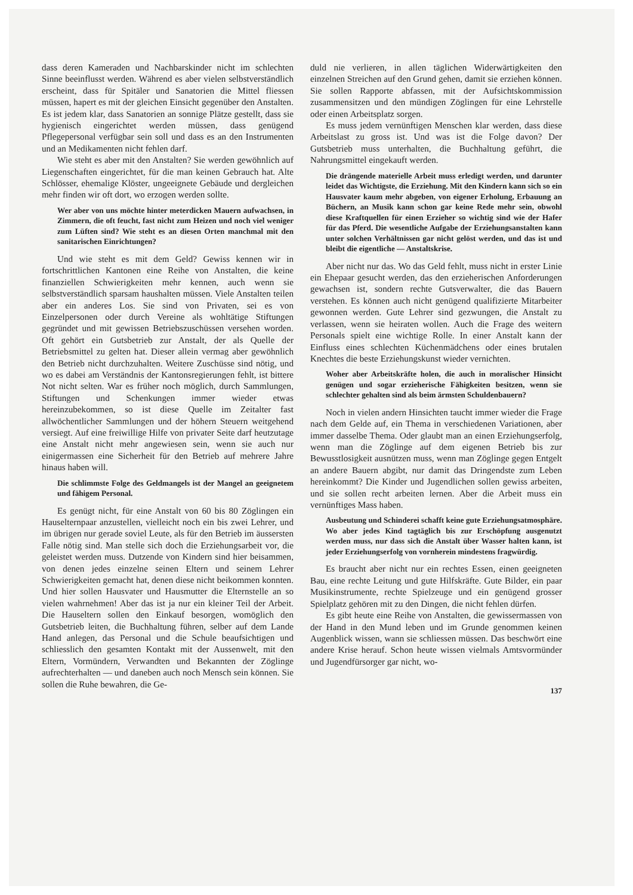dass deren Kameraden und Nachbarskinder nicht im schlechten Sinne beeinflusst werden. Während es aber vielen selbstverständlich erscheint, dass für Spitäler und Sanatorien die Mittel fliessen müssen, hapert es mit der gleichen Einsicht gegenüber den Anstalten. Es ist jedem klar, dass Sanatorien an sonnige Plätze gestellt, dass sie hygienisch eingerichtet werden müssen, dass genügend Pflegepersonal verfügbar sein soll und dass es an den Instrumenten und an Medikamenten nicht fehlen darf.
Wie steht es aber mit den Anstalten? Sie werden gewöhnlich auf Liegenschaften eingerichtet, für die man keinen Gebrauch hat. Alte Schlösser, ehemalige Klöster, ungeeignete Gebäude und dergleichen mehr finden wir oft dort, wo erzogen werden sollte.
Wer aber von uns möchte hinter meterdicken Mauern aufwachsen, in Zimmern, die oft feucht, fast nicht zum Heizen und noch viel weniger zum Lüften sind? Wie steht es an diesen Orten manchmal mit den sanitarischen Einrichtungen?
Und wie steht es mit dem Geld? Gewiss kennen wir in fortschrittlichen Kantonen eine Reihe von Anstalten, die keine finanziellen Schwierigkeiten mehr kennen, auch wenn sie selbstverständlich sparsam haushalten müssen. Viele Anstalten teilen aber ein anderes Los. Sie sind von Privaten, sei es von Einzelpersonen oder durch Vereine als wohltätige Stiftungen gegründet und mit gewissen Betriebszuschüssen versehen worden. Oft gehört ein Gutsbetrieb zur Anstalt, der als Quelle der Betriebsmittel zu gelten hat. Dieser allein vermag aber gewöhnlich den Betrieb nicht durchzuhalten. Weitere Zuschüsse sind nötig, und wo es dabei am Verständnis der Kantonsregierungen fehlt, ist bittere Not nicht selten. War es früher noch möglich, durch Sammlungen, Stiftungen und Schenkungen immer wieder etwas hereinzubekommen, so ist diese Quelle im Zeitalter fast allwöchentlicher Sammlungen und der höhern Steuern weitgehend versiegt. Auf eine freiwillige Hilfe von privater Seite darf heutzutage eine Anstalt nicht mehr angewiesen sein, wenn sie auch nur einigermassen eine Sicherheit für den Betrieb auf mehrere Jahre hinaus haben will.
Die schlimmste Folge des Geldmangels ist der Mangel an geeignetem und fähigem Personal.
Es genügt nicht, für eine Anstalt von 60 bis 80 Zöglingen ein Hauselternpaar anzustellen, vielleicht noch ein bis zwei Lehrer, und im übrigen nur gerade soviel Leute, als für den Betrieb im äussersten Falle nötig sind. Man stelle sich doch die Erziehungsarbeit vor, die geleistet werden muss. Dutzende von Kindern sind hier beisammen, von denen jedes einzelne seinen Eltern und seinem Lehrer Schwierigkeiten gemacht hat, denen diese nicht beikommen konnten. Und hier sollen Hausvater und Hausmutter die Elternstelle an so vielen wahrnehmen! Aber das ist ja nur ein kleiner Teil der Arbeit. Die Hauseltern sollen den Einkauf besorgen, womöglich den Gutsbetrieb leiten, die Buchhaltung führen, selber auf dem Lande Hand anlegen, das Personal und die Schule beaufsichtigen und schliesslich den gesamten Kontakt mit der Aussenwelt, mit den Eltern, Vormündern, Verwandten und Bekannten der Zöglinge aufrechterhalten — und daneben auch noch Mensch sein können. Sie sollen die Ruhe bewahren, die Ge-
duld nie verlieren, in allen täglichen Widerwärtigkeiten den einzelnen Streichen auf den Grund gehen, damit sie erziehen können. Sie sollen Rapporte abfassen, mit der Aufsichtskommission zusammensitzen und den mündigen Zöglingen für eine Lehrstelle oder einen Arbeitsplatz sorgen.
Es muss jedem vernünftigen Menschen klar werden, dass diese Arbeitslast zu gross ist. Und was ist die Folge davon? Der Gutsbetrieb muss unterhalten, die Buchhaltung geführt, die Nahrungsmittel eingekauft werden.
Die drängende materielle Arbeit muss erledigt werden, und darunter leidet das Wichtigste, die Erziehung. Mit den Kindern kann sich so ein Hausvater kaum mehr abgeben, von eigener Erholung, Erbauung an Büchern, an Musik kann schon gar keine Rede mehr sein, obwohl diese Kraftquellen für einen Erzieher so wichtig sind wie der Hafer für das Pferd. Die wesentliche Aufgabe der Erziehungsanstalten kann unter solchen Verhältnissen gar nicht gelöst werden, und das ist und bleibt die eigentliche — Anstaltskrise.
Aber nicht nur das. Wo das Geld fehlt, muss nicht in erster Linie ein Ehepaar gesucht werden, das den erzieherischen Anforderungen gewachsen ist, sondern rechte Gutsverwalter, die das Bauern verstehen. Es können auch nicht genügend qualifizierte Mitarbeiter gewonnen werden. Gute Lehrer sind gezwungen, die Anstalt zu verlassen, wenn sie heiraten wollen. Auch die Frage des weitern Personals spielt eine wichtige Rolle. In einer Anstalt kann der Einfluss eines schlechten Küchenmädchens oder eines brutalen Knechtes die beste Erziehungskunst wieder vernichten.
Woher aber Arbeitskräfte holen, die auch in moralischer Hinsicht genügen und sogar erzieherische Fähigkeiten besitzen, wenn sie schlechter gehalten sind als beim ärmsten Schuldenbauern?
Noch in vielen andern Hinsichten taucht immer wieder die Frage nach dem Gelde auf, ein Thema in verschiedenen Variationen, aber immer dasselbe Thema. Oder glaubt man an einen Erziehungserfolg, wenn man die Zöglinge auf dem eigenen Betrieb bis zur Bewusstlosigkeit ausnützen muss, wenn man Zöglinge gegen Entgelt an andere Bauern abgibt, nur damit das Dringendste zum Leben hereinkommt? Die Kinder und Jugendlichen sollen gewiss arbeiten, und sie sollen recht arbeiten lernen. Aber die Arbeit muss ein vernünftiges Mass haben.
Ausbeutung und Schinderei schafft keine gute Erziehungsatmosphäre. Wo aber jedes Kind tagtäglich bis zur Erschöpfung ausgenutzt werden muss, nur dass sich die Anstalt über Wasser halten kann, ist jeder Erziehungserfolg von vornherein mindestens fragwürdig.
Es braucht aber nicht nur ein rechtes Essen, einen geeigneten Bau, eine rechte Leitung und gute Hilfskräfte. Gute Bilder, ein paar Musikinstrumente, rechte Spielzeuge und ein genügend grosser Spielplatz gehören mit zu den Dingen, die nicht fehlen dürfen.
Es gibt heute eine Reihe von Anstalten, die gewissermassen von der Hand in den Mund leben und im Grunde genommen keinen Augenblick wissen, wann sie schliessen müssen. Das beschwört eine andere Krise herauf. Schon heute wissen vielmals Amtsvormünder und Jugendfürsorger gar nicht, wo-
137